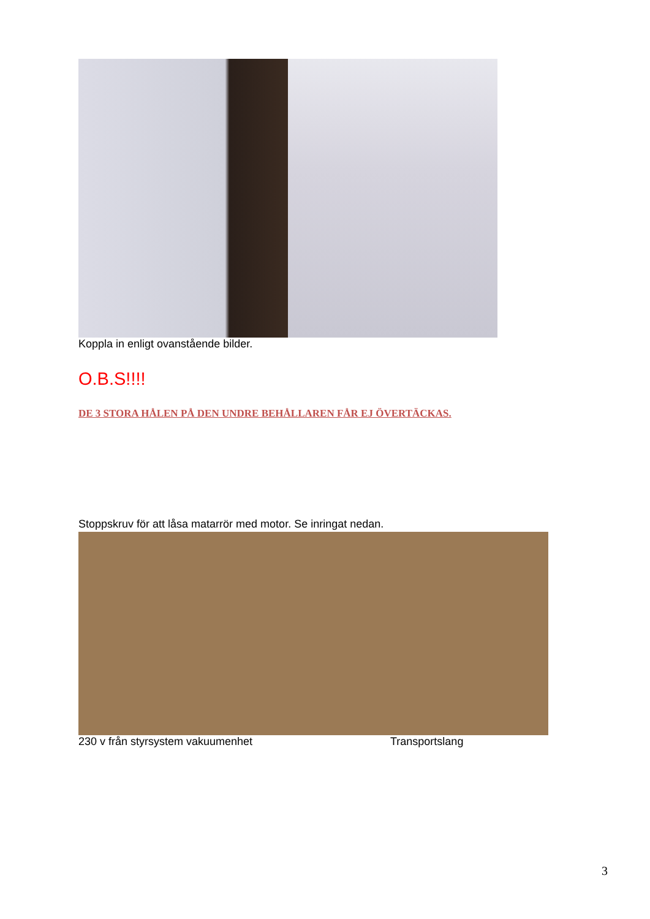Koppla in enligt ovanstående bilder.
O.B.S!!!!
DE 3 STORA HÅLEN PÅ DEN UNDRE BEHÅLLAREN FÅR EJ ÖVERTÄCKAS.
Stoppskruv för att låsa matarrör med motor. Se inringat nedan.
230 v från styrsystem vakuumenhet Transportslang
3